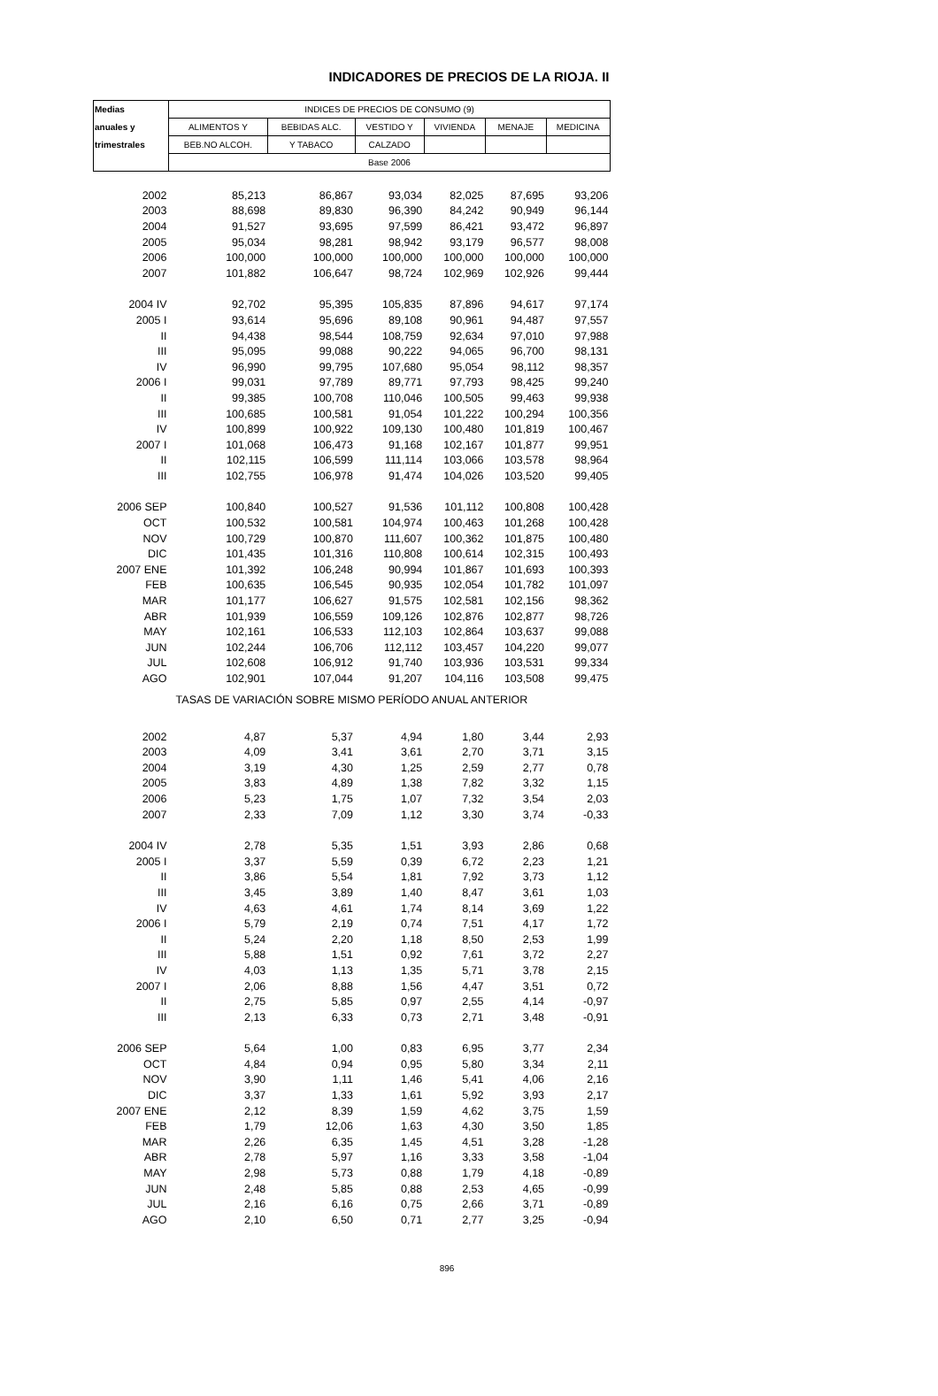INDICADORES DE PRECIOS DE LA RIOJA. II
| Medias | INDICES DE PRECIOS DE CONSUMO (9) | | | | | |
| --- | --- | --- | --- | --- | --- | --- |
| anuales y | ALIMENTOS Y | BEBIDAS ALC. | VESTIDO Y | VIVIENDA | MENAJE | MEDICINA |
| trimestrales | BEB.NO ALCOH. | Y TABACO | CALZADO | | | |
| | Base 2006 | | | | | |
| 2002 | 85,213 | 86,867 | 93,034 | 82,025 | 87,695 | 93,206 |
| 2003 | 88,698 | 89,830 | 96,390 | 84,242 | 90,949 | 96,144 |
| 2004 | 91,527 | 93,695 | 97,599 | 86,421 | 93,472 | 96,897 |
| 2005 | 95,034 | 98,281 | 98,942 | 93,179 | 96,577 | 98,008 |
| 2006 | 100,000 | 100,000 | 100,000 | 100,000 | 100,000 | 100,000 |
| 2007 | 101,882 | 106,647 | 98,724 | 102,969 | 102,926 | 99,444 |
| 2004 IV | 92,702 | 95,395 | 105,835 | 87,896 | 94,617 | 97,174 |
| 2005 I | 93,614 | 95,696 | 89,108 | 90,961 | 94,487 | 97,557 |
| II | 94,438 | 98,544 | 108,759 | 92,634 | 97,010 | 97,988 |
| III | 95,095 | 99,088 | 90,222 | 94,065 | 96,700 | 98,131 |
| IV | 96,990 | 99,795 | 107,680 | 95,054 | 98,112 | 98,357 |
| 2006 I | 99,031 | 97,789 | 89,771 | 97,793 | 98,425 | 99,240 |
| II | 99,385 | 100,708 | 110,046 | 100,505 | 99,463 | 99,938 |
| III | 100,685 | 100,581 | 91,054 | 101,222 | 100,294 | 100,356 |
| IV | 100,899 | 100,922 | 109,130 | 100,480 | 101,819 | 100,467 |
| 2007 I | 101,068 | 106,473 | 91,168 | 102,167 | 101,877 | 99,951 |
| II | 102,115 | 106,599 | 111,114 | 103,066 | 103,578 | 98,964 |
| III | 102,755 | 106,978 | 91,474 | 104,026 | 103,520 | 99,405 |
| 2006 SEP | 100,840 | 100,527 | 91,536 | 101,112 | 100,808 | 100,428 |
| OCT | 100,532 | 100,581 | 104,974 | 100,463 | 101,268 | 100,428 |
| NOV | 100,729 | 100,870 | 111,607 | 100,362 | 101,875 | 100,480 |
| DIC | 101,435 | 101,316 | 110,808 | 100,614 | 102,315 | 100,493 |
| 2007 ENE | 101,392 | 106,248 | 90,994 | 101,867 | 101,693 | 100,393 |
| FEB | 100,635 | 106,545 | 90,935 | 102,054 | 101,782 | 101,097 |
| MAR | 101,177 | 106,627 | 91,575 | 102,581 | 102,156 | 98,362 |
| ABR | 101,939 | 106,559 | 109,126 | 102,876 | 102,877 | 98,726 |
| MAY | 102,161 | 106,533 | 112,103 | 102,864 | 103,637 | 99,088 |
| JUN | 102,244 | 106,706 | 112,112 | 103,457 | 104,220 | 99,077 |
| JUL | 102,608 | 106,912 | 91,740 | 103,936 | 103,531 | 99,334 |
| AGO | 102,901 | 107,044 | 91,207 | 104,116 | 103,508 | 99,475 |
| TASAS DE VARIACIÓN SOBRE MISMO PERÍODO ANUAL ANTERIOR | | | | | | |
| 2002 | 4,87 | 5,37 | 4,94 | 1,80 | 3,44 | 2,93 |
| 2003 | 4,09 | 3,41 | 3,61 | 2,70 | 3,71 | 3,15 |
| 2004 | 3,19 | 4,30 | 1,25 | 2,59 | 2,77 | 0,78 |
| 2005 | 3,83 | 4,89 | 1,38 | 7,82 | 3,32 | 1,15 |
| 2006 | 5,23 | 1,75 | 1,07 | 7,32 | 3,54 | 2,03 |
| 2007 | 2,33 | 7,09 | 1,12 | 3,30 | 3,74 | -0,33 |
| 2004 IV | 2,78 | 5,35 | 1,51 | 3,93 | 2,86 | 0,68 |
| 2005 I | 3,37 | 5,59 | 0,39 | 6,72 | 2,23 | 1,21 |
| II | 3,86 | 5,54 | 1,81 | 7,92 | 3,73 | 1,12 |
| III | 3,45 | 3,89 | 1,40 | 8,47 | 3,61 | 1,03 |
| IV | 4,63 | 4,61 | 1,74 | 8,14 | 3,69 | 1,22 |
| 2006 I | 5,79 | 2,19 | 0,74 | 7,51 | 4,17 | 1,72 |
| II | 5,24 | 2,20 | 1,18 | 8,50 | 2,53 | 1,99 |
| III | 5,88 | 1,51 | 0,92 | 7,61 | 3,72 | 2,27 |
| IV | 4,03 | 1,13 | 1,35 | 5,71 | 3,78 | 2,15 |
| 2007 I | 2,06 | 8,88 | 1,56 | 4,47 | 3,51 | 0,72 |
| II | 2,75 | 5,85 | 0,97 | 2,55 | 4,14 | -0,97 |
| III | 2,13 | 6,33 | 0,73 | 2,71 | 3,48 | -0,91 |
| 2006 SEP | 5,64 | 1,00 | 0,83 | 6,95 | 3,77 | 2,34 |
| OCT | 4,84 | 0,94 | 0,95 | 5,80 | 3,34 | 2,11 |
| NOV | 3,90 | 1,11 | 1,46 | 5,41 | 4,06 | 2,16 |
| DIC | 3,37 | 1,33 | 1,61 | 5,92 | 3,93 | 2,17 |
| 2007 ENE | 2,12 | 8,39 | 1,59 | 4,62 | 3,75 | 1,59 |
| FEB | 1,79 | 12,06 | 1,63 | 4,30 | 3,50 | 1,85 |
| MAR | 2,26 | 6,35 | 1,45 | 4,51 | 3,28 | -1,28 |
| ABR | 2,78 | 5,97 | 1,16 | 3,33 | 3,58 | -1,04 |
| MAY | 2,98 | 5,73 | 0,88 | 1,79 | 4,18 | -0,89 |
| JUN | 2,48 | 5,85 | 0,88 | 2,53 | 4,65 | -0,99 |
| JUL | 2,16 | 6,16 | 0,75 | 2,66 | 3,71 | -0,89 |
| AGO | 2,10 | 6,50 | 0,71 | 2,77 | 3,25 | -0,94 |
896